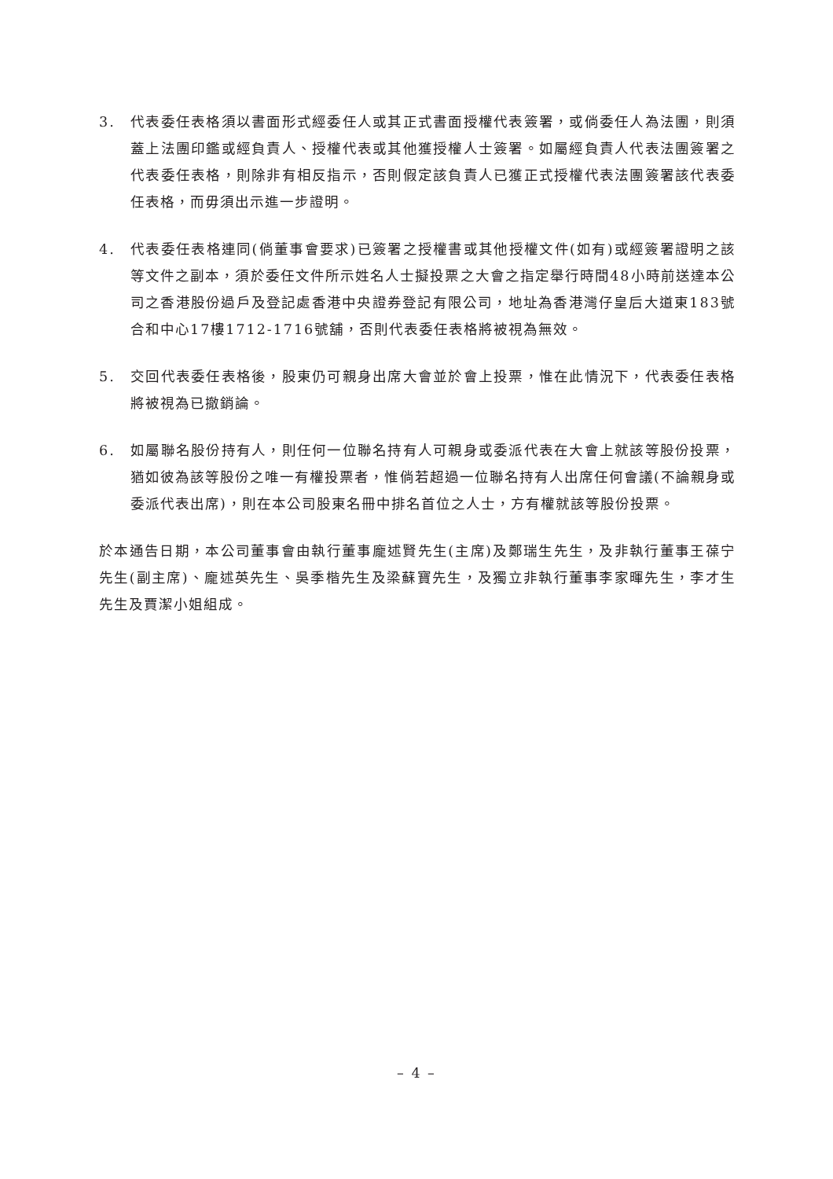3. 代表委任表格須以書面形式經委任人或其正式書面授權代表簽署，或倘委任人為法團，則須蓋上法團印鑑或經負責人、授權代表或其他獲授權人士簽署。如屬經負責人代表法團簽署之代表委任表格，則除非有相反指示，否則假定該負責人已獲正式授權代表法團簽署該代表委任表格，而毋須出示進一步證明。
4. 代表委任表格連同(倘董事會要求)已簽署之授權書或其他授權文件(如有)或經簽署證明之該等文件之副本，須於委任文件所示姓名人士擬投票之大會之指定舉行時間48小時前送達本公司之香港股份過戶及登記處香港中央證券登記有限公司，地址為香港灣仔皇后大道東183號合和中心17樓1712-1716號舖，否則代表委任表格將被視為無效。
5. 交回代表委任表格後，股東仍可親身出席大會並於會上投票，惟在此情況下，代表委任表格將被視為已撤銷論。
6. 如屬聯名股份持有人，則任何一位聯名持有人可親身或委派代表在大會上就該等股份投票，猶如彼為該等股份之唯一有權投票者，惟倘若超過一位聯名持有人出席任何會議(不論親身或委派代表出席)，則在本公司股東名冊中排名首位之人士，方有權就該等股份投票。
於本通告日期，本公司董事會由執行董事龐述賢先生(主席)及鄭瑞生先生，及非執行董事王葆宁先生(副主席)、龐述英先生、吳季楷先生及梁蘇寶先生，及獨立非執行董事李家暉先生，李才生先生及賈潔小姐組成。
– 4 –